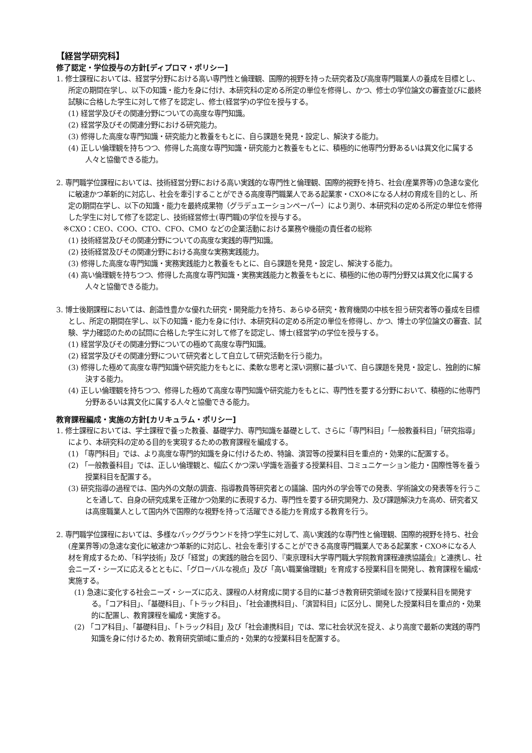【経営学研究科】
修了認定・学位授与の方針[ディプロマ・ポリシー]
1. 修士課程においては、経営学分野における高い専門性と倫理観、国際的視野を持った研究者及び高度専門職業人の養成を目標とし、所定の期間在学し、以下の知識・能力を身に付け、本研究科の定める所定の単位を修得し、かつ、修士の学位論文の審査並びに最終試験に合格した学生に対して修了を認定し、修士(経営学)の学位を授与する。
(1) 経営学及びその関連分野についての高度な専門知識。
(2) 経営学及びその関連分野における研究能力。
(3) 修得した高度な専門知識・研究能力と教養をもとに、自ら課題を発見・設定し、解決する能力。
(4) 正しい倫理観を持ちつつ、修得した高度な専門知識・研究能力と教養をもとに、積極的に他専門分野あるいは異文化に属する人々と協働できる能力。
2. 専門職学位課程においては、技術経営分野における高い実践的な専門性と倫理観、国際的視野を持ち、社会(産業界等)の急速な変化に敏速かつ革新的に対応し、社会を牽引することができる高度専門職業人である起業家・CXO※になる人材の育成を目的とし、所定の期間在学し、以下の知識・能力を最終成果物（グラデュエーションペーパー）により測り、本研究科の定める所定の単位を修得した学生に対して修了を認定し、技術経営修士(専門職)の学位を授与する。
※CXO：CEO、COO、CTO、CFO、CMO などの企業活動における業務や機能の責任者の総称
(1) 技術経営及びその関連分野についての高度な実践的専門知識。
(2) 技術経営及びその関連分野における高度な実務実践能力。
(3) 修得した高度な専門知識・実務実践能力と教養をもとに、自ら課題を発見・設定し、解決する能力。
(4) 高い倫理観を持ちつつ、修得した高度な専門知識・実務実践能力と教養をもとに、積極的に他の専門分野又は異文化に属する人々と協働できる能力。
3. 博士後期課程においては、創造性豊かな優れた研究・開発能力を持ち、あらゆる研究・教育機関の中核を担う研究者等の養成を目標とし、所定の期間在学し、以下の知識・能力を身に付け、本研究科の定める所定の単位を修得し、かつ、博士の学位論文の審査、試験、学力確認のための試問に合格した学生に対して修了を認定し、博士(経営学)の学位を授与する。
(1) 経営学及びその関連分野についての極めて高度な専門知識。
(2) 経営学及びその関連分野について研究者として自立して研究活動を行う能力。
(3) 修得した極めて高度な専門知識や研究能力をもとに、柔軟な思考と深い洞察に基づいて、自ら課題を発見・設定し、独創的に解決する能力。
(4) 正しい倫理観を持ちつつ、修得した極めて高度な専門知識や研究能力をもとに、専門性を要する分野において、積極的に他専門分野あるいは異文化に属する人々と協働できる能力。
教育課程編成・実施の方針[カリキュラム・ポリシー]
1. 修士課程においては、学士課程で養った教養、基礎学力、専門知識を基礎として、さらに「専門科目」「一般教養科目」「研究指導」により、本研究科の定める目的を実現するための教育課程を編成する。
(1) 「専門科目」では、より高度な専門的知識を身に付けるため、特論、演習等の授業科目を重点的・効果的に配置する。
(2) 「一般教養科目」では、正しい倫理観と、幅広くかつ深い学識を涵養する授業科目、コミュニケーション能力・国際性等を養う授業科目を配置する。
(3) 研究指導の過程では、国内外の文献の調査、指導教員等研究者との議論、国内外の学会等での発表、学術論文の発表等を行うことを通して、自身の研究成果を正確かつ効果的に表現する力、専門性を要する研究開発力、及び課題解決力を高め、研究者又は高度職業人として国内外で国際的な視野を持って活躍できる能力を育成する教育を行う。
2. 専門職学位課程においては、多様なバックグラウンドを持つ学生に対して、高い実践的な専門性と倫理観、国際的視野を持ち、社会(産業界等)の急速な変化に敏速かつ革新的に対応し、社会を牽引することができる高度専門職業人である起業家・CXO※になる人材を育成するため、「科学技術」及び「経営」の実践的融合を図り、『東京理科大学専門職大学院教育課程連携協議会』と連携し、社会ニーズ・シーズに応えるとともに、「グローバルな視点」及び「高い職業倫理観」を育成する授業科目を開発し、教育課程を編成･実施する。
(1) 急速に変化する社会ニーズ・シーズに応え、課程の人材育成に関する目的に基づき教育研究領域を設けて授業科目を開発する。「コア科目」、「基礎科目」、「トラック科目」、「社会連携科目」、「演習科目」に区分し、開発した授業科目を重点的・効果的に配置し、教育課程を編成・実施する。
(2) 「コア科目」、「基礎科目」、「トラック科目」及び「社会連携科目」では、常に社会状況を捉え、より高度で最新の実践的専門知識を身に付けるため、教育研究領域に重点的・効果的な授業科目を配置する。